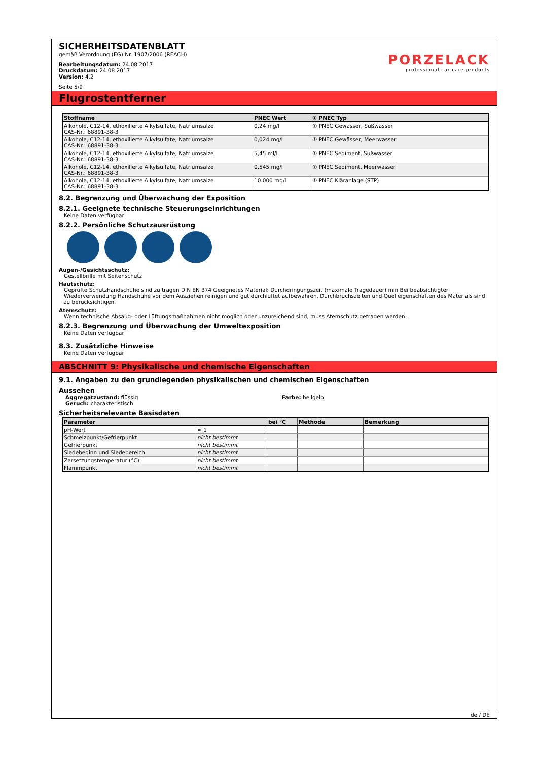SICHERHEITSDATENBLATT
gemäß Verordnung (EG) Nr. 1907/2006 (REACH)
Bearbeitungsdatum: 24.08.2017
Druckdatum: 24.08.2017
Version: 4.2
Seite 5/9
PORZELACK
professional car care products
Flugrostentferner
| Stoffname | PNEC Wert | ① PNEC Typ |
| --- | --- | --- |
| Alkohole, C12-14, ethoxilierte Alkylsulfate, Natriumsalze CAS-Nr.: 68891-38-3 | 0,24 mg/l | ① PNEC Gewässer, Süßwasser |
| Alkohole, C12-14, ethoxilierte Alkylsulfate, Natriumsalze CAS-Nr.: 68891-38-3 | 0,024 mg/l | ① PNEC Gewässer, Meerwasser |
| Alkohole, C12-14, ethoxilierte Alkylsulfate, Natriumsalze CAS-Nr.: 68891-38-3 | 5,45 ml/l | ① PNEC Sediment, Süßwasser |
| Alkohole, C12-14, ethoxilierte Alkylsulfate, Natriumsalze CAS-Nr.: 68891-38-3 | 0,545 mg/l | ① PNEC Sediment, Meerwasser |
| Alkohole, C12-14, ethoxilierte Alkylsulfate, Natriumsalze CAS-Nr.: 68891-38-3 | 10.000 mg/l | ① PNEC Kläranlage (STP) |
8.2. Begrenzung und Überwachung der Exposition
8.2.1. Geeignete technische Steuerungseinrichtungen
Keine Daten verfügbar
8.2.2. Persönliche Schutzausrüstung
Augen-/Gesichtsschutz:
Gestellbrille mit Seitenschutz
Hautschutz:
Geprüfte Schutzhandschuhe sind zu tragen DIN EN 374 Geeignetes Material: Durchdringungszeit (maximale Tragedauer) min Bei beabsichtigter Wiederverwendung Handschuhe vor dem Ausziehen reinigen und gut durchlüftet aufbewahren. Durchbruchszeiten und Quelleigenschaften des Materials sind zu berücksichtigen.
Atemschutz:
Wenn technische Absaug- oder Lüftungsmaßnahmen nicht möglich oder unzureichend sind, muss Atemschutz getragen werden.
8.2.3. Begrenzung und Überwachung der Umweltexposition
Keine Daten verfügbar
8.3. Zusätzliche Hinweise
Keine Daten verfügbar
ABSCHNITT 9: Physikalische und chemische Eigenschaften
9.1. Angaben zu den grundlegenden physikalischen und chemischen Eigenschaften
Aussehen
Aggregatzustand: flüssig
Geruch: charakteristisch
Farbe: hellgelb
Sicherheitsrelevante Basisdaten
| Parameter | | bei °C | Methode | Bemerkung |
| --- | --- | --- | --- | --- |
| pH-Wert | ≈ 1 | | | |
| Schmelzpunkt/Gefrierpunkt | nicht bestimmt | | | |
| Gefrierpunkt | nicht bestimmt | | | |
| Siedebeginn und Siedebereich | nicht bestimmt | | | |
| Zersetzungstemperatur (°C): | nicht bestimmt | | | |
| Flammpunkt | nicht bestimmt | | | |
de / DE